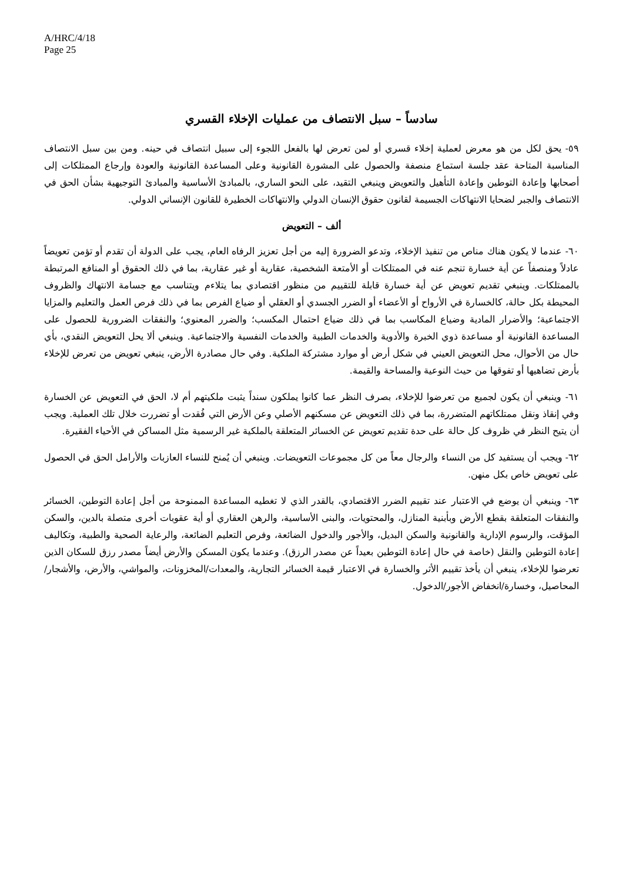A/HRC/4/18
Page 25
سادساً – سبل الانتصاف من عمليات الإخلاء القسري
٥٩- يحق لكل من هو معرض لعملية إخلاء قسري أو لمن تعرض لها بالفعل اللجوء إلى سبيل انتصاف في حينه. ومن بين سبل الانتصاف المناسبة المتاحة عقد جلسة استماع منصفة والحصول على المشورة القانونية وعلى المساعدة القانونية والعودة وإرجاع الممتلكات إلى أصحابها وإعادة التوطين وإعادة التأهيل والتعويض وينبغي التقيد، على النحو الساري، بالمبادئ الأساسية والمبادئ التوجيهية بشأن الحق في الانتصاف والجبر لضحايا الانتهاكات الجسيمة لقانون حقوق الإنسان الدولي والانتهاكات الخطيرة للقانون الإنساني الدولي.
ألف – التعويض
٦٠- عندما لا يكون هناك مناص من تنفيذ الإخلاء، وتدعو الضرورة إليه من أجل تعزيز الرفاه العام، يجب على الدولة أن تقدم أو تؤمن تعويضاً عادلاً ومنصفاً عن أية خسارة تنجم عنه في الممتلكات أو الأمتعة الشخصية، عقارية أو غير عقارية، بما في ذلك الحقوق أو المنافع المرتبطة بالممتلكات. وينبغي تقديم تعويض عن أية خسارة قابلة للتقييم من منظور اقتصادي بما يتلاءم ويتناسب مع جسامة الانتهاك والظروف المحيطة بكل حالة، كالخسارة في الأرواح أو الأعضاء أو الضرر الجسدي أو العقلي أو ضياع الفرص بما في ذلك فرص العمل والتعليم والمزايا الاجتماعية؛ والأضرار المادية وضياع المكاسب بما في ذلك ضياع احتمال المكسب؛ والضرر المعنوي؛ والنفقات الضرورية للحصول على المساعدة القانونية أو مساعدة ذوي الخبرة والأدوية والخدمات الطبية والخدمات النفسية والاجتماعية. وينبغي ألا يحل التعويض النقدي، بأي حال من الأحوال، محل التعويض العيني في شكل أرض أو موارد مشتركة الملكية. وفي حال مصادرة الأرض، ينبغي تعويض من تعرض للإخلاء بأرض تضاهيها أو تفوقها من حيث النوعية والمساحة والقيمة.
٦١- وينبغي أن يكون لجميع من تعرضوا للإخلاء، بصرف النظر عما كانوا يملكون سنداً يثبت ملكيتهم أم لا، الحق في التعويض عن الخسارة وفي إنقاذ ونقل ممتلكاتهم المتضررة، بما في ذلك التعويض عن مسكنهم الأصلي وعن الأرض التي فُقدت أو تضررت خلال تلك العملية. ويجب أن يتيح النظر في ظروف كل حالة على حدة تقديم تعويض عن الخسائر المتعلقة بالملكية غير الرسمية مثل المساكن في الأحياء الفقيرة.
٦٢- ويجب أن يستفيد كل من النساء والرجال معاً من كل مجموعات التعويضات. وينبغي أن يُمنح للنساء العازبات والأرامل الحق في الحصول على تعويض خاص بكل منهن.
٦٣- وينبغي أن يوضع في الاعتبار عند تقييم الضرر الاقتصادي، بالقدر الذي لا تغطيه المساعدة الممنوحة من أجل إعادة التوطين، الخسائر والنفقات المتعلقة بقطع الأرض وبأبنية المنازل، والمحتويات، والبنى الأساسية، والرهن العقاري أو أية عقوبات أخرى متصلة بالدين، والسكن المؤقت، والرسوم الإدارية والقانونية والسكن البديل، والأجور والدخول الضائعة، وفرص التعليم الضائعة، والرعاية الصحية والطبية، وتكاليف إعادة التوطين والنقل (خاصة في حال إعادة التوطين بعيداً عن مصدر الرزق). وعندما يكون المسكن والأرض أيضاً مصدر رزق للسكان الذين تعرضوا للإخلاء، ينبغي أن يأخذ تقييم الأثر والخسارة في الاعتبار قيمة الخسائر التجارية، والمعدات/المخزونات، والمواشي، والأرض، والأشجار/المحاصيل، وخسارة/انخفاض الأجور/الدخول.